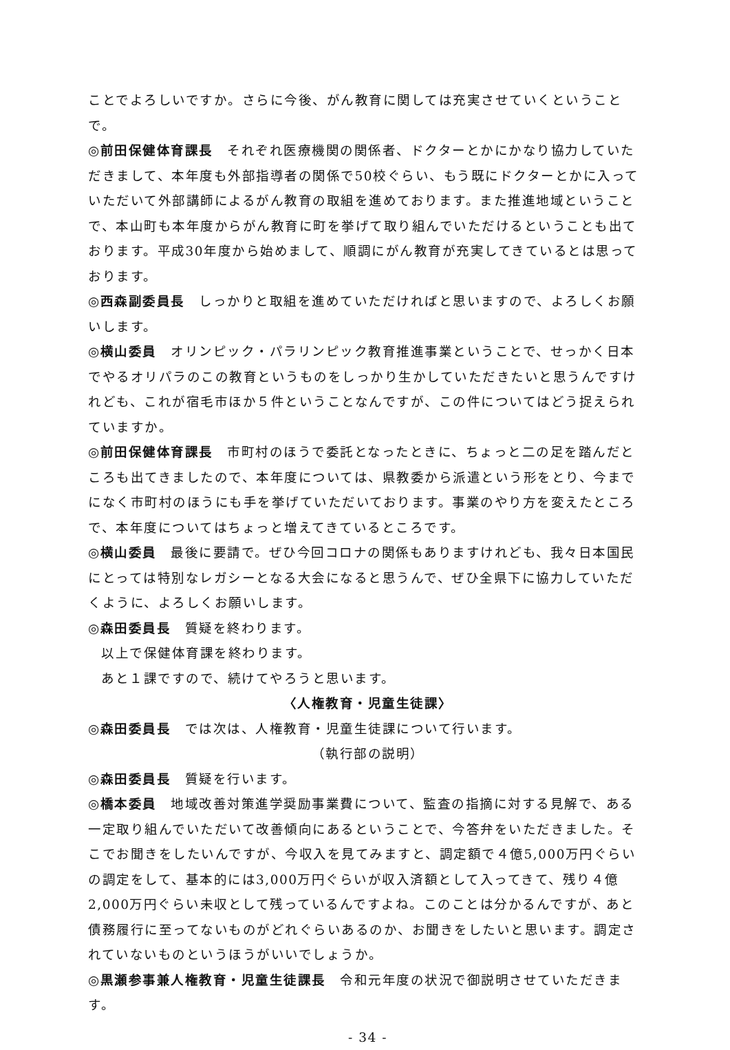ことでよろしいですか。さらに今後、がん教育に関しては充実させていくということで。
◎前田保健体育課長　それぞれ医療機関の関係者、ドクターとかにかなり協力していただきまして、本年度も外部指導者の関係で50校ぐらい、もう既にドクターとかに入っていただいて外部講師によるがん教育の取組を進めております。また推進地域ということで、本山町も本年度からがん教育に町を挙げて取り組んでいただけるということも出ております。平成30年度から始めまして、順調にがん教育が充実してきているとは思っております。
◎西森副委員長　しっかりと取組を進めていただければと思いますので、よろしくお願いします。
◎横山委員　オリンピック・パラリンピック教育推進事業ということで、せっかく日本でやるオリパラのこの教育というものをしっかり生かしていただきたいと思うんですけれども、これが宿毛市ほか５件ということなんですが、この件についてはどう捉えられていますか。
◎前田保健体育課長　市町村のほうで委託となったときに、ちょっと二の足を踏んだところも出てきましたので、本年度については、県教委から派遣という形をとり、今までになく市町村のほうにも手を挙げていただいております。事業のやり方を変えたところで、本年度についてはちょっと増えてきているところです。
◎横山委員　最後に要請で。ぜひ今回コロナの関係もありますけれども、我々日本国民にとっては特別なレガシーとなる大会になると思うんで、ぜひ全県下に協力していただくように、よろしくお願いします。
◎森田委員長　質疑を終わります。
以上で保健体育課を終わります。
あと１課ですので、続けてやろうと思います。
〈人権教育・児童生徒課〉
◎森田委員長　では次は、人権教育・児童生徒課について行います。
（執行部の説明）
◎森田委員長　質疑を行います。
◎橋本委員　地域改善対策進学奨励事業費について、監査の指摘に対する見解で、ある一定取り組んでいただいて改善傾向にあるということで、今答弁をいただきました。そこでお聞きをしたいんですが、今収入を見てみますと、調定額で４億5,000万円ぐらいの調定をして、基本的には3,000万円ぐらいが収入済額として入ってきて、残り４億2,000万円ぐらい未収として残っているんですよね。このことは分かるんですが、あと債務履行に至ってないものがどれぐらいあるのか、お聞きをしたいと思います。調定されていないものというほうがいいでしょうか。
◎黒瀬参事兼人権教育・児童生徒課長　令和元年度の状況で御説明させていただきます。
- 34 -